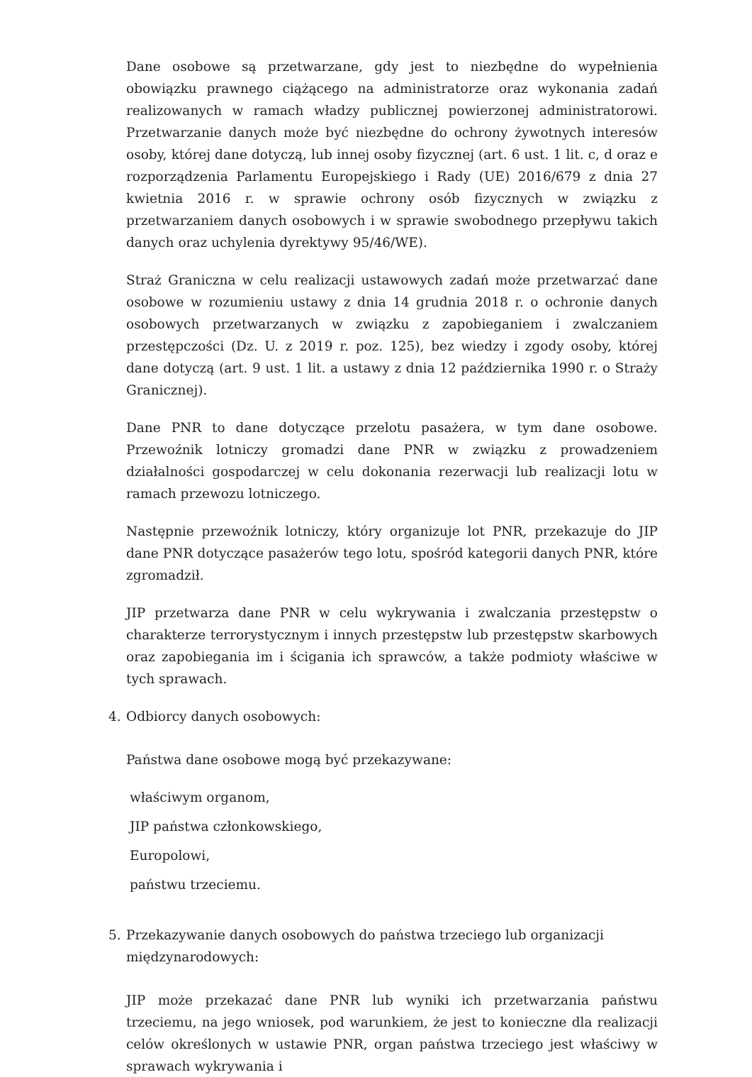Dane osobowe są przetwarzane, gdy jest to niezbędne do wypełnienia obowiązku prawnego ciążącego na administratorze oraz wykonania zadań realizowanych w ramach władzy publicznej powierzonej administratorowi. Przetwarzanie danych może być niezbędne do ochrony żywotnych interesów osoby, której dane dotyczą, lub innej osoby fizycznej (art. 6 ust. 1 lit. c, d oraz e rozporządzenia Parlamentu Europejskiego i Rady (UE) 2016/679 z dnia 27 kwietnia 2016 r. w sprawie ochrony osób fizycznych w związku z przetwarzaniem danych osobowych i w sprawie swobodnego przepływu takich danych oraz uchylenia dyrektywy 95/46/WE).
Straż Graniczna w celu realizacji ustawowych zadań może przetwarzać dane osobowe w rozumieniu ustawy z dnia 14 grudnia 2018 r. o ochronie danych osobowych przetwarzanych w związku z zapobieganiem i zwalczaniem przestępczości (Dz. U. z 2019 r. poz. 125), bez wiedzy i zgody osoby, której dane dotyczą (art. 9 ust. 1 lit. a ustawy z dnia 12 października 1990 r. o Straży Granicznej).
Dane PNR to dane dotyczące przelotu pasażera, w tym dane osobowe. Przewoźnik lotniczy gromadzi dane PNR w związku z prowadzeniem działalności gospodarczej w celu dokonania rezerwacji lub realizacji lotu w ramach przewozu lotniczego.
Następnie przewoźnik lotniczy, który organizuje lot PNR, przekazuje do JIP dane PNR dotyczące pasażerów tego lotu, spośród kategorii danych PNR, które zgromadził.
JIP przetwarza dane PNR w celu wykrywania i zwalczania przestępstw o charakterze terrorystycznym i innych przestępstw lub przestępstw skarbowych oraz zapobiegania im i ścigania ich sprawców, a także podmioty właściwe w tych sprawach.
4. Odbiorcy danych osobowych:
Państwa dane osobowe mogą być przekazywane:
właściwym organom,
JIP państwa członkowskiego,
Europolowi,
państwu trzeciemu.
5. Przekazywanie danych osobowych do państwa trzeciego lub organizacji międzynarodowych:
JIP może przekazać dane PNR lub wyniki ich przetwarzania państwu trzeciemu, na jego wniosek, pod warunkiem, że jest to konieczne dla realizacji celów określonych w ustawie PNR, organ państwa trzeciego jest właściwy w sprawach wykrywania i